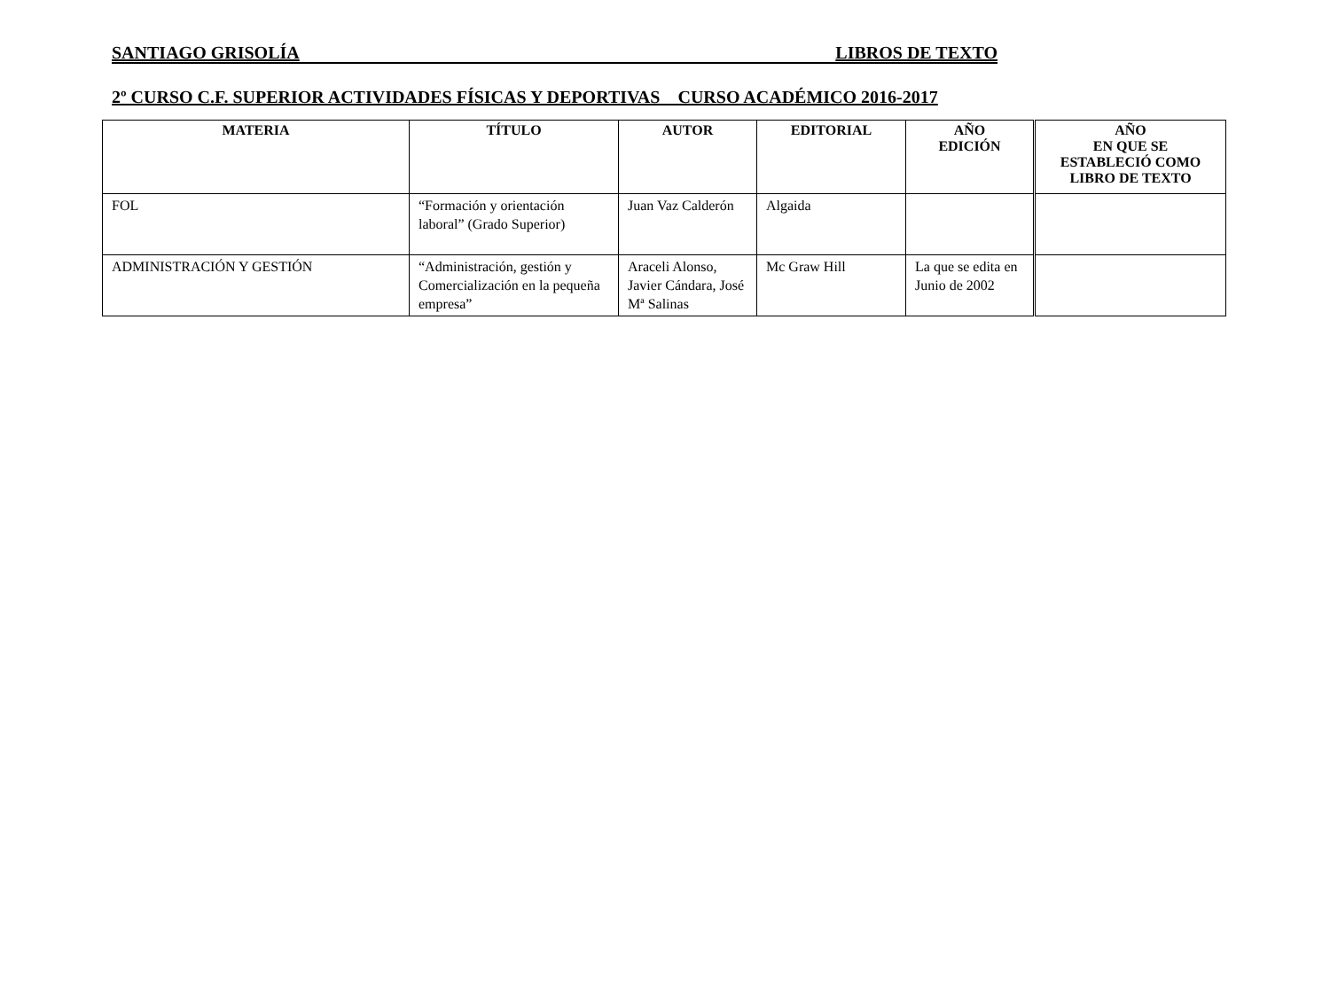SANTIAGO GRISOLÍA LIBROS DE TEXTO
2º CURSO C.F. SUPERIOR ACTIVIDADES FÍSICAS Y DEPORTIVAS CURSO ACADÉMICO 2016-2017
| MATERIA | TÍTULO | AUTOR | EDITORIAL | AÑO EDICIÓN | AÑO EN QUE SE ESTABLECIÓ COMO LIBRO DE TEXTO |
| --- | --- | --- | --- | --- | --- |
| FOL | “Formación y orientación laboral” (Grado Superior) | Juan Vaz Calderón | Algaida | | |
| ADMINISTRACIÓN Y GESTIÓN | “Administración, gestión y Comercialización en la pequeña empresa” | Araceli Alonso, Javier Cándara, José Mª Salinas | Mc Graw Hill | La que se edita en Junio de 2002 | |